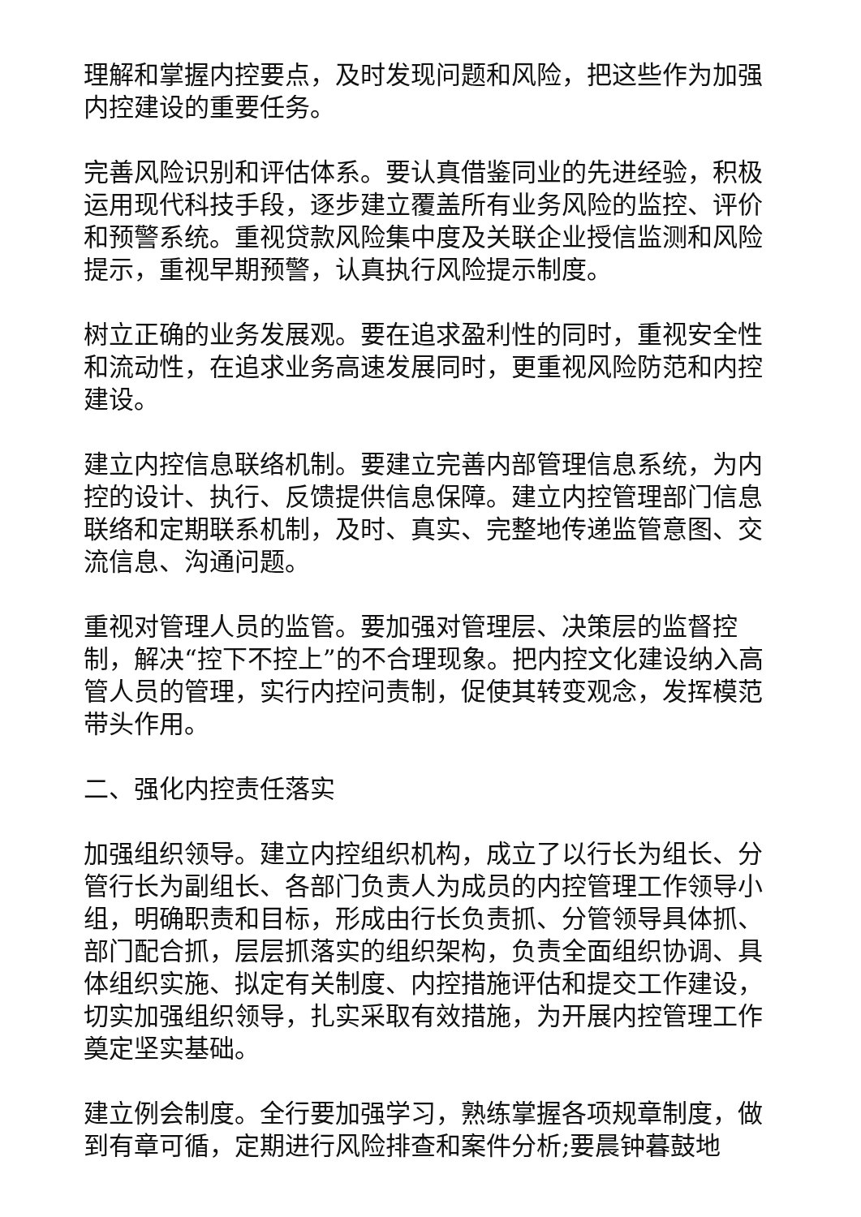理解和掌握内控要点，及时发现问题和风险，把这些作为加强内控建设的重要任务。
完善风险识别和评估体系。要认真借鉴同业的先进经验，积极运用现代科技手段，逐步建立覆盖所有业务风险的监控、评价和预警系统。重视贷款风险集中度及关联企业授信监测和风险提示，重视早期预警，认真执行风险提示制度。
树立正确的业务发展观。要在追求盈利性的同时，重视安全性和流动性，在追求业务高速发展同时，更重视风险防范和内控建设。
建立内控信息联络机制。要建立完善内部管理信息系统，为内控的设计、执行、反馈提供信息保障。建立内控管理部门信息联络和定期联系机制，及时、真实、完整地传递监管意图、交流信息、沟通问题。
重视对管理人员的监管。要加强对管理层、决策层的监督控制，解决“控下不控上”的不合理现象。把内控文化建设纳入高管人员的管理，实行内控问责制，促使其转变观念，发挥模范带头作用。
二、强化内控责任落实
加强组织领导。建立内控组织机构，成立了以行长为组长、分管行长为副组长、各部门负责人为成员的内控管理工作领导小组，明确职责和目标，形成由行长负责抓、分管领导具体抓、部门配合抓，层层抓落实的组织架构，负责全面组织协调、具体组织实施、拟定有关制度、内控措施评估和提交工作建设，切实加强组织领导，扎实采取有效措施，为开展内控管理工作奠定坚实基础。
建立例会制度。全行要加强学习，熟练掌握各项规章制度，做到有章可循，定期进行风险排查和案件分析;要晨钟暮鼓地